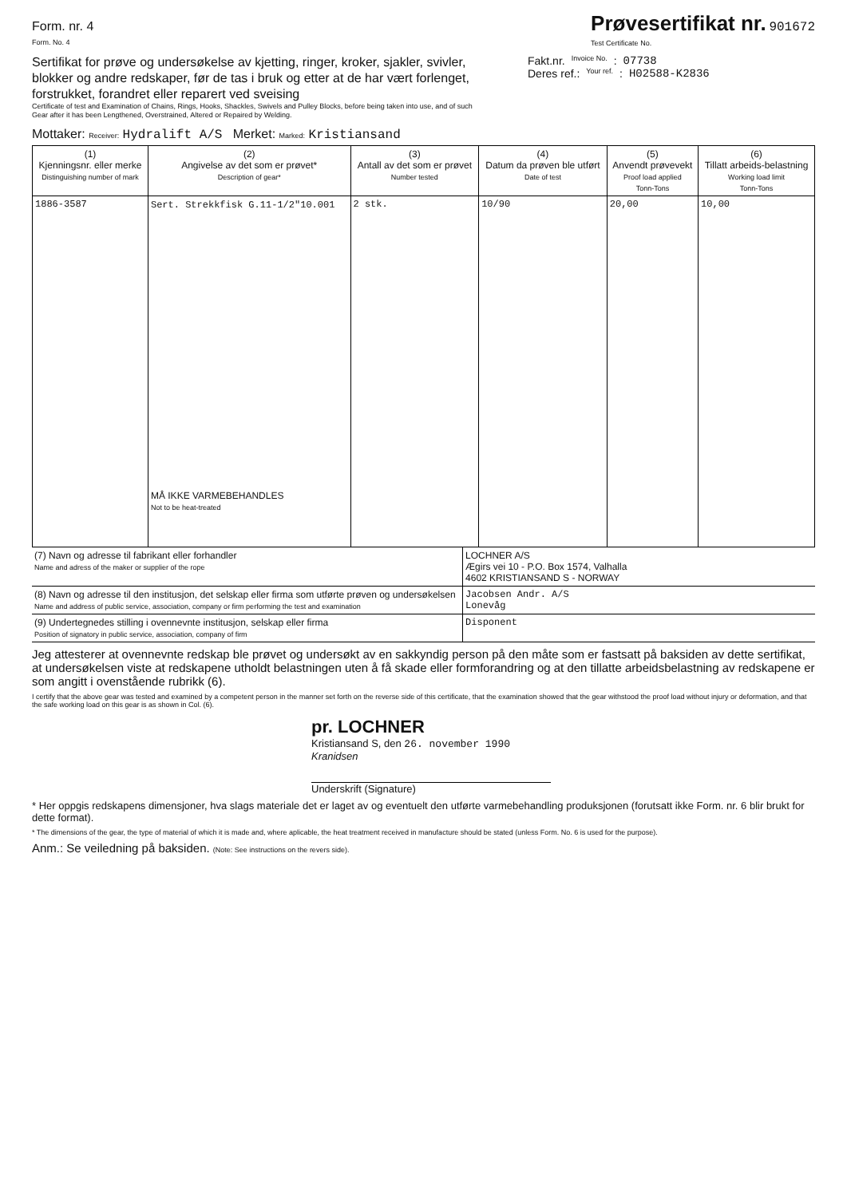Form. nr. 4
Form. No. 4
Prøvesertifikat nr. 901672
Test Certificate No.
Sertifikat for prøve og undersøkelse av kjetting, ringer, kroker, sjakler, svivler, blokker og andre redskaper, før de tas i bruk og etter at de har vært forlenget, forstrukket, forandret eller reparert ved sveising
Certificate of test and Examination of Chains, Rings, Hooks, Shackles, Swivels and Pulley Blocks, before being taken into use, and of such Gear after it has been Lengthened, Overstrained, Altered or Repaired by Welding.
Fakt.nr. Invoice No. : 07738
Deres ref.: Your ref. : H02588-K2836
Mottaker: Receiver: Hydralift A/S Merket: Marked: Kristiansand
| (1) Kjenningsnr. eller merke Distinguishing number of mark | (2) Angivelse av det som er prøvet* Description of gear* | (3) Antall av det som er prøvet Number tested | (4) Datum da prøven ble utført Date of test | (5) Anvendt prøvevekt Proof load applied Tonn-Tons | (6) Tillatt arbeids-belastning Working load limit Tonn-Tons |
| --- | --- | --- | --- | --- | --- |
| 1886-3587 | Sert. Strekkfisk G.11-1/2"10.001 MÅ IKKE VARMEBEHANDLES Not to be heat-treated | 2 stk. | 10/90 | 20,00 | 10,00 |
| (7) Navn og adresse til fabrikant eller forhandler Name and adress of the maker or supplier of the rope | LOCHNER A/S Ægirs vei 10 - P.O. Box 1574, Valhalla 4602 KRISTIANSAND S - NORWAY |
| (8) Navn og adresse til den institusjon, det selskap eller firma som utførte prøven og undersøkelsen Name and address of public service, association, company or firm performing the test and examination | Jacobsen Andr. A/S Lonevåg |
| (9) Undertegnedes stilling i ovennevnte institusjon, selskap eller firma Position of signatory in public service, association, company of firm | Disponent |
Jeg attesterer at ovennevnte redskap ble prøvet og undersøkt av en sakkyndig person på den måte som er fastsatt på baksiden av dette sertifikat, at undersøkelsen viste at redskapene utholdt belastningen uten å få skade eller formforandring og at den tillatte arbeidsbelastning av redskapene er som angitt i ovenstående rubrikk (6).
I certify that the above gear was tested and examined by a competent person in the manner set forth on the reverse side of this certificate, that the examination showed that the gear withstood the proof load without injury or deformation, and that the safe working load on this gear is as shown in Col. (6).
pr. LOCHNER
Kristiansand S, den 26. november 1990
Kranidsen
Underskrift (Signature)
* Her oppgis redskapens dimensjoner, hva slags materiale det er laget av og eventuelt den utførte varmebehandling produksjonen (forutsatt ikke Form. nr. 6 blir brukt for dette format).
* The dimensions of the gear, the type of material of which it is made and, where aplicable, the heat treatment received in manufacture should be stated (unless Form. No. 6 is used for the purpose).
Anm.: Se veiledning på baksiden. (Note: See instructions on the revers side).